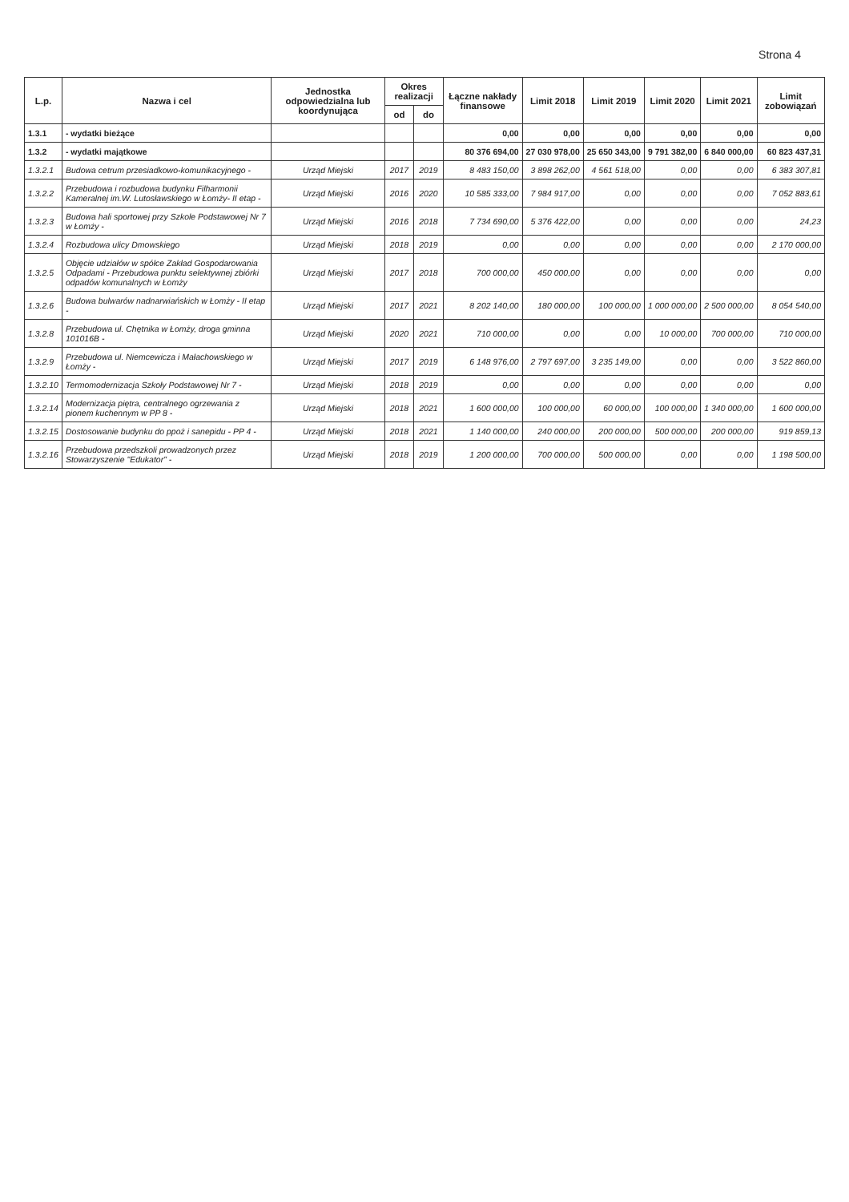Strona 4
| L.p. | Nazwa i cel | Jednostka odpowiedzialna lub koordynująca | Okres realizacji | | Łączne nakłady finansowe | Limit 2018 | Limit 2019 | Limit 2020 | Limit 2021 | Limit zobowiązań |
| --- | --- | --- | --- | --- | --- | --- | --- | --- | --- | --- |
| | | | od | do | | | | | | |
| 1.3.1 | - wydatki bieżące | | | | 0,00 | 0,00 | 0,00 | 0,00 | 0,00 | 0,00 |
| 1.3.2 | - wydatki majątkowe | | | | 80 376 694,00 | 27 030 978,00 | 25 650 343,00 | 9 791 382,00 | 6 840 000,00 | 60 823 437,31 |
| 1.3.2.1 | Budowa cetrum przesiadkowo-komunikacyjnego - | Urząd Miejski | 2017 | 2019 | 8 483 150,00 | 3 898 262,00 | 4 561 518,00 | 0,00 | 0,00 | 6 383 307,81 |
| 1.3.2.2 | Przebudowa i rozbudowa budynku Filharmonii Kameralnej im.W. Lutosławskiego w Łomży- II etap - | Urząd Miejski | 2016 | 2020 | 10 585 333,00 | 7 984 917,00 | 0,00 | 0,00 | 0,00 | 7 052 883,61 |
| 1.3.2.3 | Budowa hali sportowej przy Szkole Podstawowej Nr 7 w Łomży - | Urząd Miejski | 2016 | 2018 | 7 734 690,00 | 5 376 422,00 | 0,00 | 0,00 | 0,00 | 24,23 |
| 1.3.2.4 | Rozbudowa ulicy Dmowskiego | Urząd Miejski | 2018 | 2019 | 0,00 | 0,00 | 0,00 | 0,00 | 0,00 | 2 170 000,00 |
| 1.3.2.5 | Objęcie udziałów w spółce Zakład Gospodarowania Odpadami - Przebudowa punktu selektywnej zbiórki odpadów komunalnych w Łomży | Urząd Miejski | 2017 | 2018 | 700 000,00 | 450 000,00 | 0,00 | 0,00 | 0,00 | 0,00 |
| 1.3.2.6 | Budowa bulwarów nadnarwiańskich w Łomży - II etap - | Urząd Miejski | 2017 | 2021 | 8 202 140,00 | 180 000,00 | 100 000,00 | 1 000 000,00 | 2 500 000,00 | 8 054 540,00 |
| 1.3.2.8 | Przebudowa ul. Chętnika w Łomży, droga gminna 101016B - | Urząd Miejski | 2020 | 2021 | 710 000,00 | 0,00 | 0,00 | 10 000,00 | 700 000,00 | 710 000,00 |
| 1.3.2.9 | Przebudowa ul. Niemcewicza i Małachowskiego w Łomży - | Urząd Miejski | 2017 | 2019 | 6 148 976,00 | 2 797 697,00 | 3 235 149,00 | 0,00 | 0,00 | 3 522 860,00 |
| 1.3.2.10 | Termomodernizacja Szkoły Podstawowej Nr 7 - | Urząd Miejski | 2018 | 2019 | 0,00 | 0,00 | 0,00 | 0,00 | 0,00 | 0,00 |
| 1.3.2.14 | Modernizacja piętra, centralnego ogrzewania z pionem kuchennym w PP 8 - | Urząd Miejski | 2018 | 2021 | 1 600 000,00 | 100 000,00 | 60 000,00 | 100 000,00 | 1 340 000,00 | 1 600 000,00 |
| 1.3.2.15 | Dostosowanie budynku do ppoż i sanepidu - PP 4 - | Urząd Miejski | 2018 | 2021 | 1 140 000,00 | 240 000,00 | 200 000,00 | 500 000,00 | 200 000,00 | 919 859,13 |
| 1.3.2.16 | Przebudowa przedszkoli prowadzonych przez Stowarzyszenie "Edukator" - | Urząd Miejski | 2018 | 2019 | 1 200 000,00 | 700 000,00 | 500 000,00 | 0,00 | 0,00 | 1 198 500,00 |